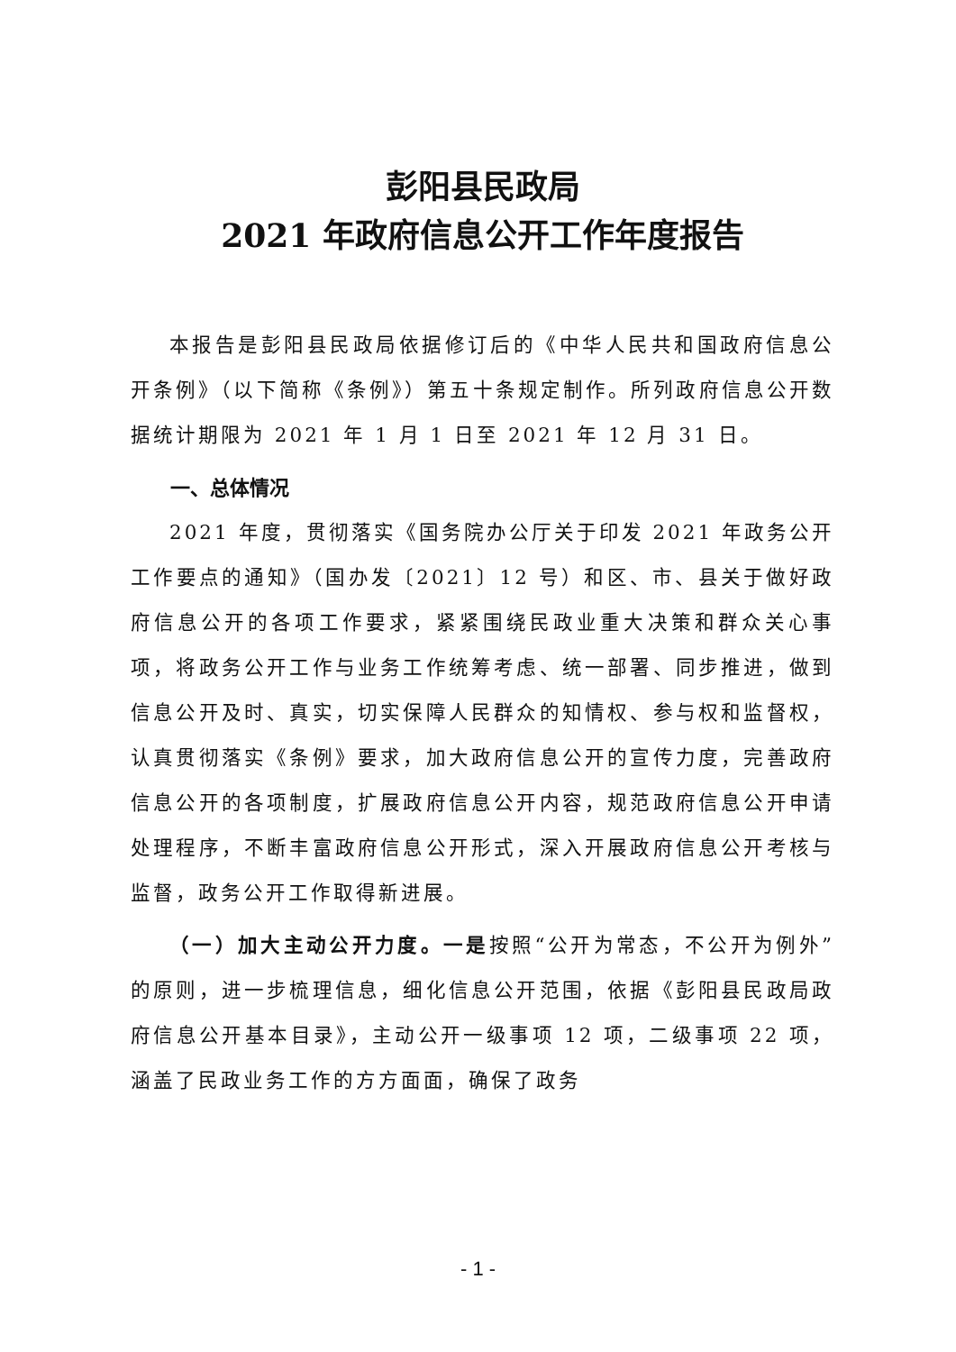彭阳县民政局
2021 年政府信息公开工作年度报告
本报告是彭阳县民政局依据修订后的《中华人民共和国政府信息公开条例》（以下简称《条例》）第五十条规定制作。所列政府信息公开数据统计期限为 2021 年 1 月 1 日至 2021 年 12 月 31 日。
一、总体情况
2021 年度，贯彻落实《国务院办公厅关于印发 2021 年政务公开工作要点的通知》（国办发〔2021〕12 号）和区、市、县关于做好政府信息公开的各项工作要求，紧紧围绕民政业重大决策和群众关心事项，将政务公开工作与业务工作统筹考虑、统一部署、同步推进，做到信息公开及时、真实，切实保障人民群众的知情权、参与权和监督权，认真贯彻落实《条例》要求，加大政府信息公开的宣传力度，完善政府信息公开的各项制度，扩展政府信息公开内容，规范政府信息公开申请处理程序，不断丰富政府信息公开形式，深入开展政府信息公开考核与监督，政务公开工作取得新进展。
（一）加大主动公开力度。一是按照“公开为常态，不公开为例外”的原则，进一步梳理信息，细化信息公开范围，依据《彭阳县民政局政府信息公开基本目录》，主动公开一级事项 12 项，二级事项 22 项，涵盖了民政业务工作的方方面面，确保了政务
- 1 -